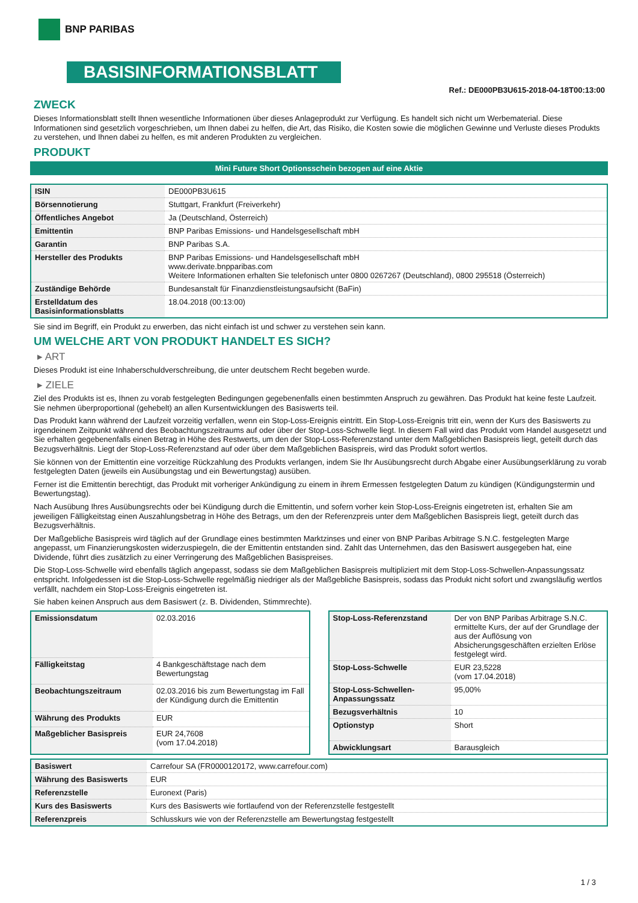BNP PARIBAS
BASISINFORMATIONSBLATT
Ref.: DE000PB3U615-2018-04-18T00:13:00
ZWECK
Dieses Informationsblatt stellt Ihnen wesentliche Informationen über dieses Anlageprodukt zur Verfügung. Es handelt sich nicht um Werbematerial. Diese Informationen sind gesetzlich vorgeschrieben, um Ihnen dabei zu helfen, die Art, das Risiko, die Kosten sowie die möglichen Gewinne und Verluste dieses Produkts zu verstehen, und Ihnen dabei zu helfen, es mit anderen Produkten zu vergleichen.
PRODUKT
Mini Future Short Optionsschein bezogen auf eine Aktie
| ISIN | DE000PB3U615 |
| Börsennotierung | Stuttgart, Frankfurt (Freiverkehr) |
| Öffentliches Angebot | Ja (Deutschland, Österreich) |
| Emittentin | BNP Paribas Emissions- und Handelsgesellschaft mbH |
| Garantin | BNP Paribas S.A. |
| Hersteller des Produkts | BNP Paribas Emissions- und Handelsgesellschaft mbH www.derivate.bnpparibas.com Weitere Informationen erhalten Sie telefonisch unter 0800 0267267 (Deutschland), 0800 295518 (Österreich) |
| Zuständige Behörde | Bundesanstalt für Finanzdienstleistungsaufsicht (BaFin) |
| Erstelldatum des Basisinformationsblatts | 18.04.2018 (00:13:00) |
Sie sind im Begriff, ein Produkt zu erwerben, das nicht einfach ist und schwer zu verstehen sein kann.
UM WELCHE ART VON PRODUKT HANDELT ES SICH?
▸ ART
Dieses Produkt ist eine Inhaberschuldverschreibung, die unter deutschem Recht begeben wurde.
▸ ZIELE
Ziel des Produkts ist es, Ihnen zu vorab festgelegten Bedingungen gegebenenfalls einen bestimmten Anspruch zu gewähren. Das Produkt hat keine feste Laufzeit. Sie nehmen überproportional (gehebelt) an allen Kursentwicklungen des Basiswerts teil.
Das Produkt kann während der Laufzeit vorzeitig verfallen, wenn ein Stop-Loss-Ereignis eintritt. Ein Stop-Loss-Ereignis tritt ein, wenn der Kurs des Basiswerts zu irgendeinem Zeitpunkt während des Beobachtungszeitraums auf oder über der Stop-Loss-Schwelle liegt. In diesem Fall wird das Produkt vom Handel ausgesetzt und Sie erhalten gegebenenfalls einen Betrag in Höhe des Restwerts, um den der Stop-Loss-Referenzstand unter dem Maßgeblichen Basispreis liegt, geteilt durch das Bezugsverhältnis. Liegt der Stop-Loss-Referenzstand auf oder über dem Maßgeblichen Basispreis, wird das Produkt sofort wertlos.
Sie können von der Emittentin eine vorzeitige Rückzahlung des Produkts verlangen, indem Sie Ihr Ausübungsrecht durch Abgabe einer Ausübungserklärung zu vorab festgelegten Daten (jeweils ein Ausübungstag und ein Bewertungstag) ausüben.
Ferner ist die Emittentin berechtigt, das Produkt mit vorheriger Ankündigung zu einem in ihrem Ermessen festgelegten Datum zu kündigen (Kündigungstermin und Bewertungstag).
Nach Ausübung Ihres Ausübungsrechts oder bei Kündigung durch die Emittentin, und sofern vorher kein Stop-Loss-Ereignis eingetreten ist, erhalten Sie am jeweiligen Fälligkeitstag einen Auszahlungsbetrag in Höhe des Betrags, um den der Referenzpreis unter dem Maßgeblichen Basispreis liegt, geteilt durch das Bezugsverhältnis.
Der Maßgebliche Basispreis wird täglich auf der Grundlage eines bestimmten Marktzinses und einer von BNP Paribas Arbitrage S.N.C. festgelegten Marge angepasst, um Finanzierungskosten widerzuspiegeln, die der Emittentin entstanden sind. Zahlt das Unternehmen, das den Basiswert ausgegeben hat, eine Dividende, führt dies zusätzlich zu einer Verringerung des Maßgeblichen Basispreises.
Die Stop-Loss-Schwelle wird ebenfalls täglich angepasst, sodass sie dem Maßgeblichen Basispreis multipliziert mit dem Stop-Loss-Schwellen-Anpassungssatz entspricht. Infolgedessen ist die Stop-Loss-Schwelle regelmäßig niedriger als der Maßgebliche Basispreis, sodass das Produkt nicht sofort und zwangsläufig wertlos verfällt, nachdem ein Stop-Loss-Ereignis eingetreten ist.
Sie haben keinen Anspruch aus dem Basiswert (z. B. Dividenden, Stimmrechte).
| Emissionsdatum | 02.03.2016 |
| Fälligkeitstag | 4 Bankgeschäftstage nach dem Bewertungstag |
| Beobachtungszeitraum | 02.03.2016 bis zum Bewertungstag im Fall der Kündigung durch die Emittentin |
| Währung des Produkts | EUR |
| Maßgeblicher Basispreis | EUR 24,7608 (vom 17.04.2018) |
| Stop-Loss-Referenzstand | Der von BNP Paribas Arbitrage S.N.C. ermittelte Kurs, der auf der Grundlage der aus der Auflösung von Absicherungsgeschäften erzielten Erlöse festgelegt wird. |
| Stop-Loss-Schwelle | EUR 23,5228 (vom 17.04.2018) |
| Stop-Loss-Schwellen-Anpassungssatz | 95,00% |
| Bezugsverhältnis | 10 |
| Optionstyp | Short |
| Abwicklungsart | Barausgleich |
| Basiswert | Carrefour SA (FR0000120172, www.carrefour.com) |
| Währung des Basiswerts | EUR |
| Referenzstelle | Euronext (Paris) |
| Kurs des Basiswerts | Kurs des Basiswerts wie fortlaufend von der Referenzstelle festgestellt |
| Referenzpreis | Schlusskurs wie von der Referenzstelle am Bewertungstag festgestellt |
1 / 3